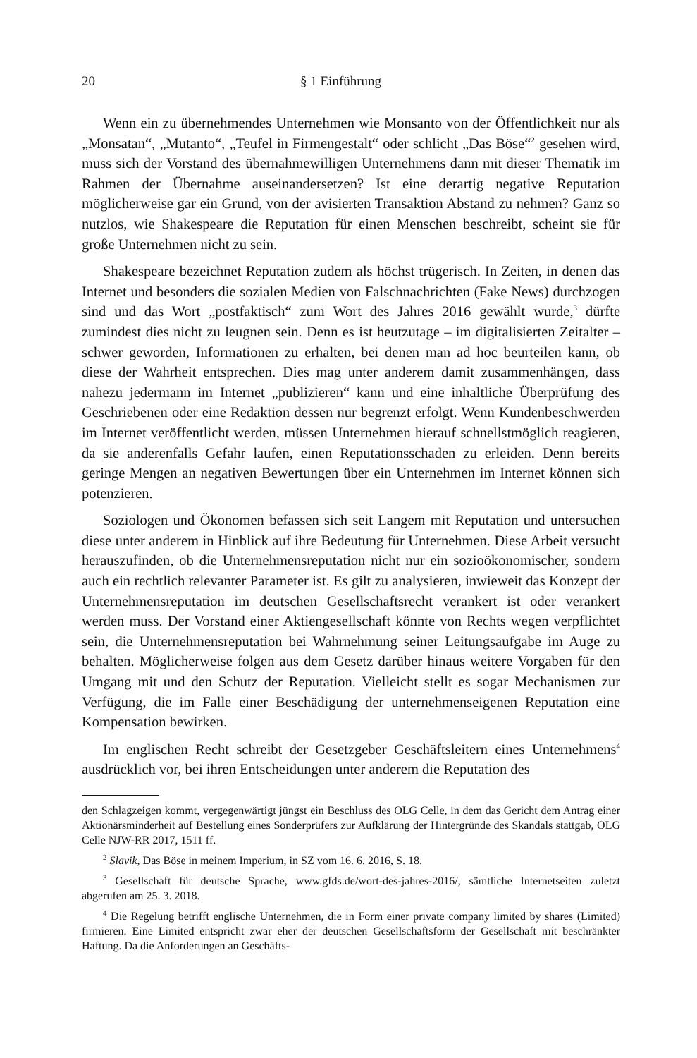20 § 1 Einführung
Wenn ein zu übernehmendes Unternehmen wie Monsanto von der Öffentlichkeit nur als „Monsatan“, „Mutanto“, „Teufel in Firmengestalt“ oder schlicht „Das Böse“<sup>2</sup> gesehen wird, muss sich der Vorstand des übernahmewilligen Unternehmens dann mit dieser Thematik im Rahmen der Übernahme auseinandersetzen? Ist eine derartig negative Reputation möglicherweise gar ein Grund, von der avisierten Transaktion Abstand zu nehmen? Ganz so nutzlos, wie Shakespeare die Reputation für einen Menschen beschreibt, scheint sie für große Unternehmen nicht zu sein.
Shakespeare bezeichnet Reputation zudem als höchst trügerisch. In Zeiten, in denen das Internet und besonders die sozialen Medien von Falschnachrichten (Fake News) durchzogen sind und das Wort „postfaktisch“ zum Wort des Jahres 2016 gewählt wurde,<sup>3</sup> dürfte zumindest dies nicht zu leugnen sein. Denn es ist heutzutage – im digitalisierten Zeitalter – schwer geworden, Informationen zu erhalten, bei denen man ad hoc beurteilen kann, ob diese der Wahrheit entsprechen. Dies mag unter anderem damit zusammenhängen, dass nahezu jedermann im Internet „publizieren“ kann und eine inhaltliche Überprüfung des Geschriebenen oder eine Redaktion dessen nur begrenzt erfolgt. Wenn Kundenbeschwerden im Internet veröffentlicht werden, müssen Unternehmen hierauf schnellstmöglich reagieren, da sie anderenfalls Gefahr laufen, einen Reputationsschaden zu erleiden. Denn bereits geringe Mengen an negativen Bewertungen über ein Unternehmen im Internet können sich potenzieren.
Soziologen und Ökonomen befassen sich seit Langem mit Reputation und untersuchen diese unter anderem in Hinblick auf ihre Bedeutung für Unternehmen. Diese Arbeit versucht herauszufinden, ob die Unternehmensreputation nicht nur ein sozioökonomischer, sondern auch ein rechtlich relevanter Parameter ist. Es gilt zu analysieren, inwieweit das Konzept der Unternehmensreputation im deutschen Gesellschaftsrecht verankert ist oder verankert werden muss. Der Vorstand einer Aktiengesellschaft könnte von Rechts wegen verpflichtet sein, die Unternehmensreputation bei Wahrnehmung seiner Leitungsaufgabe im Auge zu behalten. Möglicherweise folgen aus dem Gesetz darüber hinaus weitere Vorgaben für den Umgang mit und den Schutz der Reputation. Vielleicht stellt es sogar Mechanismen zur Verfügung, die im Falle einer Beschädigung der unternehmenseigenen Reputation eine Kompensation bewirken.
Im englischen Recht schreibt der Gesetzgeber Geschäftsleitern eines Unternehmens<sup>4</sup> ausdrücklich vor, bei ihren Entscheidungen unter anderem die Reputation des
den Schlagzeigen kommt, vergegenwärtigt jüngst ein Beschluss des OLG Celle, in dem das Gericht dem Antrag einer Aktionärsminderheit auf Bestellung eines Sonderprüfers zur Aufklärung der Hintergründe des Skandals stattgab, OLG Celle NJW-RR 2017, 1511 ff.
<sup>2</sup> Slavik, Das Böse in meinem Imperium, in SZ vom 16. 6. 2016, S. 18.
<sup>3</sup> Gesellschaft für deutsche Sprache, www.gfds.de/wort-des-jahres-2016/, sämtliche Internetseiten zuletzt abgerufen am 25. 3. 2018.
<sup>4</sup> Die Regelung betrifft englische Unternehmen, die in Form einer private company limited by shares (Limited) firmieren. Eine Limited entspricht zwar eher der deutschen Gesellschaftsform der Gesellschaft mit beschränkter Haftung. Da die Anforderungen an Geschäfts-